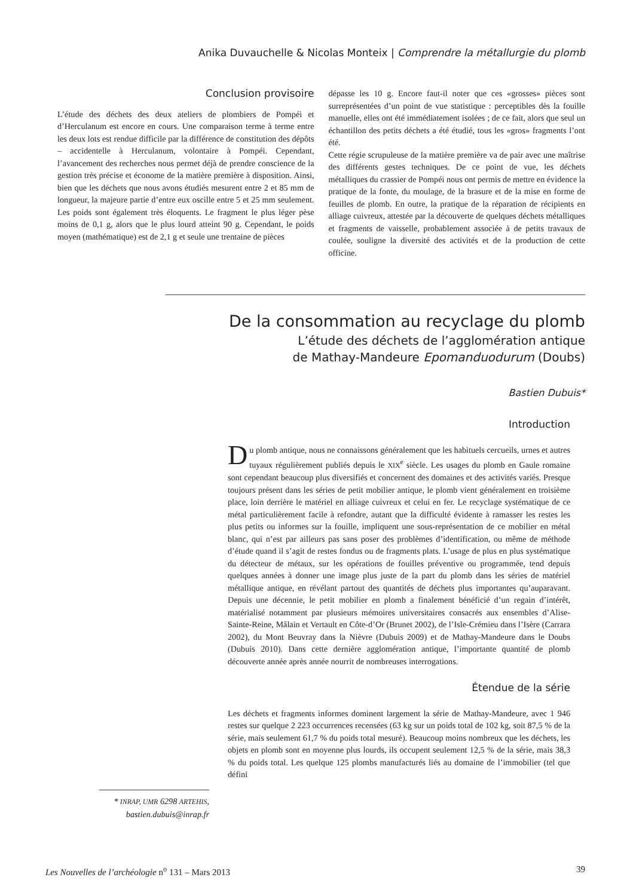Anika Duvauchelle & Nicolas Monteix | Comprendre la métallurgie du plomb
Conclusion provisoire
L’étude des déchets des deux ateliers de plombiers de Pompéi et d’Herculanum est encore en cours. Une comparaison terme à terme entre les deux lots est rendue difficile par la différence de constitution des dépôts – accidentelle à Herculanum, volontaire à Pompéi. Cependant, l’avancement des recherches nous permet déjà de prendre conscience de la gestion très précise et économe de la matière première à disposition. Ainsi, bien que les déchets que nous avons étudiés mesurent entre 2 et 85 mm de longueur, la majeure partie d’entre eux oscille entre 5 et 25 mm seulement. Les poids sont également très éloquents. Le fragment le plus léger pèse moins de 0,1 g, alors que le plus lourd atteint 90 g. Cependant, le poids moyen (mathématique) est de 2,1 g et seule une trentaine de pièces
dépasse les 10 g. Encore faut-il noter que ces «grosses» pièces sont surreprésentées d’un point de vue statistique : perceptibles dès la fouille manuelle, elles ont été immédiatement isolées ; de ce fait, alors que seul un échantillon des petits déchets a été étudié, tous les «gros» fragments l’ont été.
Cette régie scrupuleuse de la matière première va de pair avec une maîtrise des différents gestes techniques. De ce point de vue, les déchets métalliques du crassier de Pompéi nous ont permis de mettre en évidence la pratique de la fonte, du moulage, de la brasure et de la mise en forme de feuilles de plomb. En outre, la pratique de la réparation de récipients en alliage cuivreux, attestée par la découverte de quelques déchets métalliques et fragments de vaisselle, probablement associée à de petits travaux de coulée, souligne la diversité des activités et de la production de cette officine.
De la consommation au recyclage du plomb
L’étude des déchets de l’agglomération antique
de Mathay-Mandeure Epomanduodurum (Doubs)
Bastien Dubuis*
Introduction
Du plomb antique, nous ne connaissons généralement que les habituels cercueils, urnes et autres tuyaux régulièrement publiés depuis le XIX<sup>e</sup> siècle. Les usages du plomb en Gaule romaine sont cependant beaucoup plus diversifiés et concernent des domaines et des activités variés. Presque toujours présent dans les séries de petit mobilier antique, le plomb vient généralement en troisième place, loin derrière le matériel en alliage cuivreux et celui en fer. Le recyclage systématique de ce métal particulièrement facile à refondre, autant que la difficulté évidente à ramasser les restes les plus petits ou informes sur la fouille, impliquent une sous-représentation de ce mobilier en métal blanc, qui n’est par ailleurs pas sans poser des problèmes d’identification, ou même de méthode d’étude quand il s’agit de restes fondus ou de fragments plats. L’usage de plus en plus systématique du détecteur de métaux, sur les opérations de fouilles préventive ou programmée, tend depuis quelques années à donner une image plus juste de la part du plomb dans les séries de matériel métallique antique, en révélant partout des quantités de déchets plus importantes qu’auparavant. Depuis une décennie, le petit mobilier en plomb a finalement bénéficié d’un regain d’intérêt, matérialisé notamment par plusieurs mémoires universitaires consacrés aux ensembles d’Alise-Sainte-Reine, Mâlain et Vertault en Côte-d’Or (Brunet 2002), de l’Isle-Crémieu dans l’Isère (Carrara 2002), du Mont Beuvray dans la Nièvre (Dubuis 2009) et de Mathay-Mandeure dans le Doubs (Dubuis 2010). Dans cette dernière agglomération antique, l’importante quantité de plomb découverte année après année nourrit de nombreuses interrogations.
Étendue de la série
Les déchets et fragments informes dominent largement la série de Mathay-Mandeure, avec 1 946 restes sur quelque 2 223 occurrences recensées (63 kg sur un poids total de 102 kg, soit 87,5 % de la série, mais seulement 61,7 % du poids total mesuré). Beaucoup moins nombreux que les déchets, les objets en plomb sont en moyenne plus lourds, ils occupent seulement 12,5 % de la série, mais 38,3 % du poids total. Les quelque 125 plombs manufacturés liés au domaine de l’immobilier (tel que défini
* INRAP, UMR 6298 ARTEHIS,
bastien.dubuis@inrap.fr
Les Nouvelles de l’archéologie n<sup>o</sup> 131 – Mars 2013 39